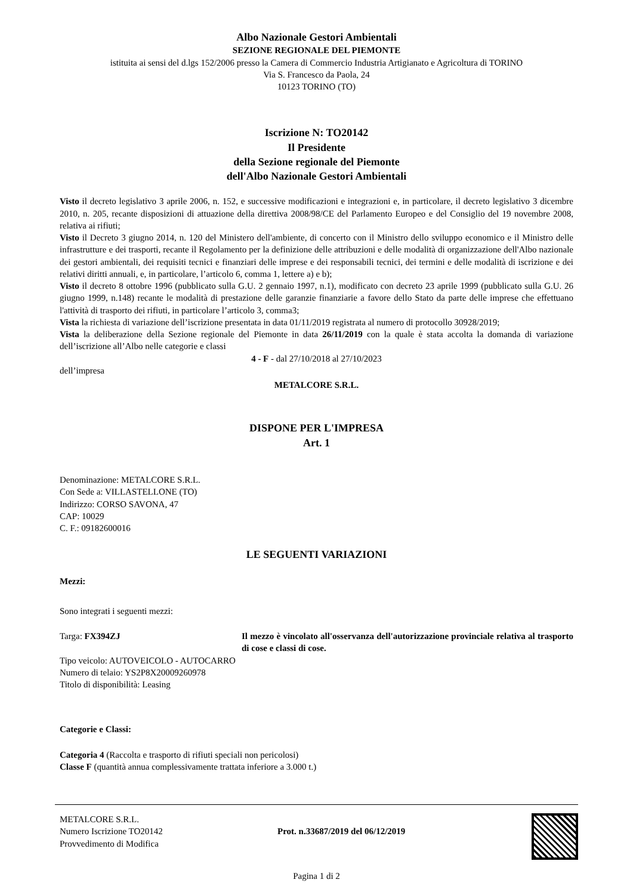Albo Nazionale Gestori Ambientali
SEZIONE REGIONALE DEL PIEMONTE
istituita ai sensi del d.lgs 152/2006 presso la Camera di Commercio Industria Artigianato e Agricoltura di TORINO
Via S. Francesco da Paola, 24
10123 TORINO (TO)
Iscrizione N: TO20142
Il Presidente
della Sezione regionale del Piemonte
dell'Albo Nazionale Gestori Ambientali
Visto il decreto legislativo 3 aprile 2006, n. 152, e successive modificazioni e integrazioni e, in particolare, il decreto legislativo 3 dicembre 2010, n. 205, recante disposizioni di attuazione della direttiva 2008/98/CE del Parlamento Europeo e del Consiglio del 19 novembre 2008, relativa ai rifiuti;
Visto il Decreto 3 giugno 2014, n. 120 del Ministero dell'ambiente, di concerto con il Ministro dello sviluppo economico e il Ministro delle infrastrutture e dei trasporti, recante il Regolamento per la definizione delle attribuzioni e delle modalità di organizzazione dell'Albo nazionale dei gestori ambientali, dei requisiti tecnici e finanziari delle imprese e dei responsabili tecnici, dei termini e delle modalità di iscrizione e dei relativi diritti annuali, e, in particolare, l’articolo 6, comma 1, lettere a) e b);
Visto il decreto 8 ottobre 1996 (pubblicato sulla G.U. 2 gennaio 1997, n.1), modificato con decreto 23 aprile 1999 (pubblicato sulla G.U. 26 giugno 1999, n.148) recante le modalità di prestazione delle garanzie finanziarie a favore dello Stato da parte delle imprese che effettuano l'attività di trasporto dei rifiuti, in particolare l’articolo 3, comma3;
Vista la richiesta di variazione dell’iscrizione presentata in data 01/11/2019 registrata al numero di protocollo 30928/2019;
Vista la deliberazione della Sezione regionale del Piemonte in data 26/11/2019 con la quale è stata accolta la domanda di variazione dell’iscrizione all’Albo nelle categorie e classi
4 - F - dal 27/10/2018 al 27/10/2023
dell’impresa
METALCORE S.R.L.
DISPONE PER L'IMPRESA
Art. 1
Denominazione: METALCORE S.R.L.
Con Sede a: VILLASTELLONE (TO)
Indirizzo: CORSO SAVONA, 47
CAP: 10029
C. F.: 09182600016
LE SEGUENTI VARIAZIONI
Mezzi:
Sono integrati i seguenti mezzi:
Targa: FX394ZJ Il mezzo è vincolato all'osservanza dell'autorizzazione provinciale relativa al trasporto di cose e classi di cose.
Tipo veicolo: AUTOVEICOLO - AUTOCARRO
Numero di telaio: YS2P8X20009260978
Titolo di disponibilità: Leasing
Categorie e Classi:
Categoria 4 (Raccolta e trasporto di rifiuti speciali non pericolosi)
Classe F (quantità annua complessivamente trattata inferiore a 3.000 t.)
METALCORE S.R.L.
Numero Iscrizione TO20142
Provvedimento di Modifica
Prot. n.33687/2019 del 06/12/2019
Pagina 1 di 2